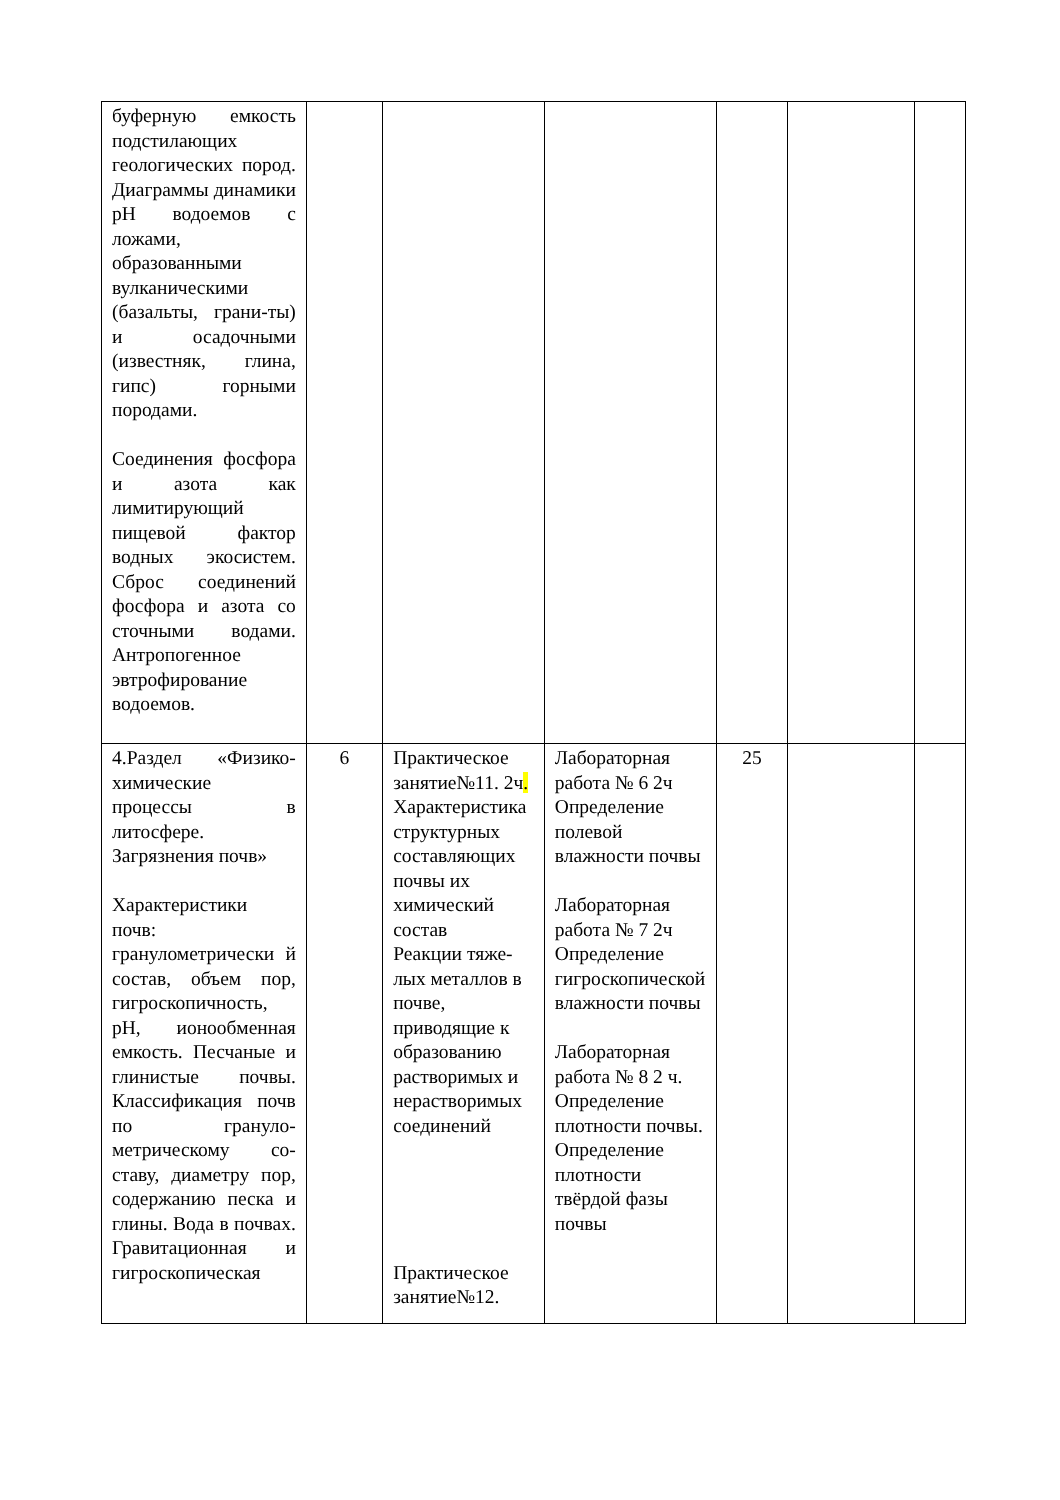| буферную емкость подстилающих геологических пород. Диаграммы динамики pH водоемов с ложами, образованными вулканическими (базальты, грани-ты) и осадочными (известняк, глина, гипс) горными породами. Соединения фосфора и азота как лимитирующий пищевой фактор водных экосистем. Сброс соединений фосфора и азота со сточными водами. Антропогенное эвтрофирование водоемов. | | | | | | |
| 4.Раздел «Физико-химические процессы в литосфере. Загрязнения почв» Характеристики почв: гранулометрически й состав, объем пор, гигроскопичность, pH, ионообменная емкость. Песчаные и глинистые почвы. Классификация почв по грануло-метрическому со-ставу, диаметру пор, содержанию песка и глины. Вода в почвах. Гравитационная и гигроскопическая | 6 | Практическое занятие№11. 2ч . Характеристика структурных составляющих почвы их химический состав Реакции тяже-лых металлов в почве, приводящие к образованию растворимых и нерастворимых соединений Практическое занятие№12. | Лабораторная работа № 6 2ч Определение полевой влажности почвы Лабораторная работа № 7 2ч Определение гигроскопической влажности почвы Лабораторная работа № 8 2 ч. Определение плотности почвы. Определение плотности твёрдой фазы почвы | 25 | | |